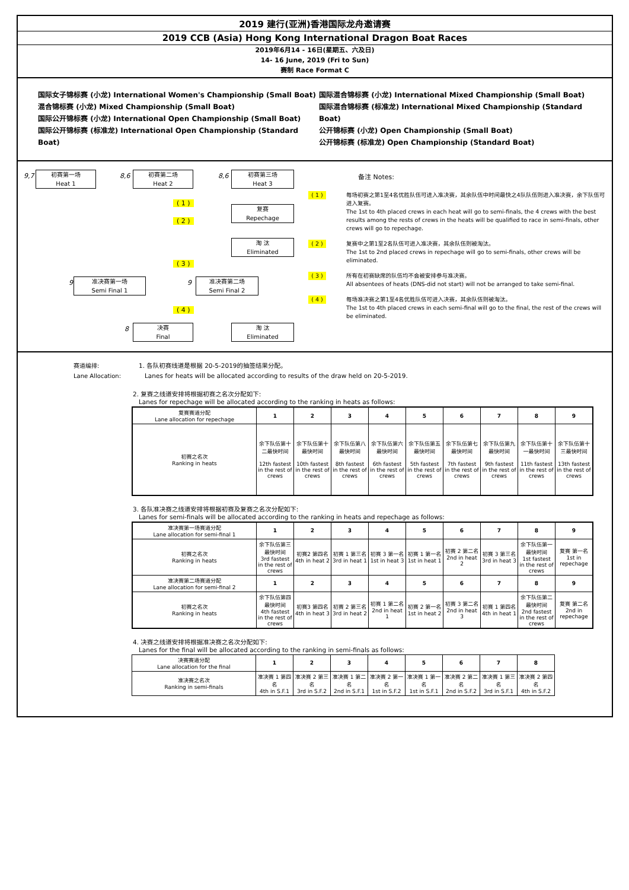2019 建行(亚洲)香港国际龙舟邀请赛
2019 CCB (Asia) Hong Kong International Dragon Boat Races
2019年6月14 - 16日(星期五、六及日)
14- 16 June, 2019 (Fri to Sun)
赛制 Race Format C
国际女子锦标赛 (小龙) International Women's Championship (Small Boat)
混合锦标赛 (小龙) Mixed Championship (Small Boat)
国际公开锦标赛 (小龙) International Open Championship (Small Boat)
国际公开锦标赛 (标准龙) International Open Championship (Standard Boat)
国际混合锦标赛 (小龙) International Mixed Championship (Small Boat)
国际混合锦标赛 (标准龙) International Mixed Championship (Standard Boat)
公开锦标赛 (小龙) Open Championship (Small Boat)
公开锦标赛 (标准龙) Open Championship (Standard Boat)
9,7
初赛第一场
Heat 1
8,6
初赛第二场
Heat 2
8,6
初赛第三场
Heat 3
( 1 )
复赛
Repechage
( 2 )
淘 汰
Eliminated
( 3 )
9
准决赛第一场
Semi Final 1
9
准决赛第二场
Semi Final 2
( 4 )
8
决赛
Final
淘 汰
Eliminated
备注 Notes:
( 1 )
每场初赛之第1至4名优胜队伍可进入准决赛，其余队伍中时间最快之4队队伍则进入准决赛，余下队伍可进入复赛。
The 1st to 4th placed crews in each heat will go to semi-finals, the 4 crews with the best results among the rests of crews in the heats will be qualified to race in semi-finals, other crews will go to repechage.
( 2 )
复赛中之第1至2名队伍可进入准决赛，其余队伍则被淘汰。
The 1st to 2nd placed crews in repechage will go to semi-finals, other crews will be eliminated.
( 3 )
所有在初赛缺席的队伍均不会被安排参与准决赛。
All absentees of heats (DNS-did not start) will not be arranged to take semi-final.
( 4 )
每场准决赛之第1至4名优胜队伍可进入决赛，其余队伍则被淘汰。
The 1st to 4th placed crews in each semi-final will go to the final, the rest of the crews will be eliminated.
赛道编排:
Lane Allocation:
1. 各队初赛线道是根据 20-5-2019的抽签结果分配。
Lanes for heats will be allocated according to results of the draw held on 20-5-2019.
2. 复赛之线道安排将根据初赛之名次分配如下:
Lanes for repechage will be allocated according to the ranking in heats as follows:
| 复赛赛道分配 Lane allocation for repechage | 1 | 2 | 3 | 4 | 5 | 6 | 7 | 8 | 9 |
| --- | --- | --- | --- | --- | --- | --- | --- | --- | --- |
| 初赛之名次 Ranking in heats | 余下队伍第十二最快时间 12th fastest in the rest of crews | 余下队伍第十最快时间 10th fastest in the rest of crews | 余下队伍第八最快时间 8th fastest in the rest of crews | 余下队伍第六最快时间 6th fastest in the rest of crews | 余下队伍第五最快时间 5th fastest in the rest of crews | 余下队伍第七最快时间 7th fastest in the rest of crews | 余下队伍第九最快时间 9th fastest in the rest of crews | 余下队伍第十一最快时间 11th fastest in the rest of crews | 余下队伍第十三最快时间 13th fastest in the rest of crews |
3. 各队准决赛之线道安排将根据初赛及复赛之名次分配如下:
Lanes for semi-finals will be allocated according to the ranking in heats and repechage as follows:
| 准决赛第一场赛道分配 Lane allocation for semi-final 1 | 1 | 2 | 3 | 4 | 5 | 6 | 7 | 8 | 9 |
| --- | --- | --- | --- | --- | --- | --- | --- | --- | --- |
| 初赛之名次 Ranking in heats | 余下队伍第三最快时间 3rd fastest in the rest of crews | 初赛2 第四名 4th in heat 2 | 初赛 1 第三名 3rd in heat 1 | 初赛 3 第一名 1st in heat 3 | 初赛 1 第一名 1st in heat 1 | 初赛 2 第二名 2nd in heat 2 | 初赛 3 第三名 3rd in heat 3 | 余下队伍第一最快时间 1st fastest in the rest of crews | 复赛 第一名 1st in repechage |
| 准决赛第二场赛道分配 Lane allocation for semi-final 2 | 1 | 2 | 3 | 4 | 5 | 6 | 7 | 8 | 9 |
| 初赛之名次 Ranking in heats | 余下队伍第四最快时间 4th fastest in the rest of crews | 初赛3 第四名 4th in heat 3 | 初赛 2 第三名 3rd in heat 2 | 初赛 1 第二名 2nd in heat 1 | 初赛 2 第一名 1st in heat 2 | 初赛 3 第二名 2nd in heat 3 | 初赛 1 第四名 4th in heat 1 | 余下队伍第二最快时间 2nd fastest in the rest of crews | 复赛 第二名 2nd in repechage |
4. 决赛之线道安排将根据准决赛之名次分配如下:
Lanes for the final will be allocated according to the ranking in semi-finals as follows:
| 决赛赛道分配 Lane allocation for the final | 1 | 2 | 3 | 4 | 5 | 6 | 7 | 8 |
| --- | --- | --- | --- | --- | --- | --- | --- | --- |
| 准决赛之名次 Ranking in semi-finals | 准决赛 1 第四名 4th in S.F.1 | 准决赛 2 第三名 3rd in S.F.2 | 准决赛 1 第二名 2nd in S.F.1 | 准决赛 2 第一名 1st in S.F.2 | 准决赛 1 第一名 1st in S.F.1 | 准决赛 2 第二名 2nd in S.F.2 | 准决赛 1 第三名 3rd in S.F.1 | 准决赛 2 第四名 4th in S.F.2 |